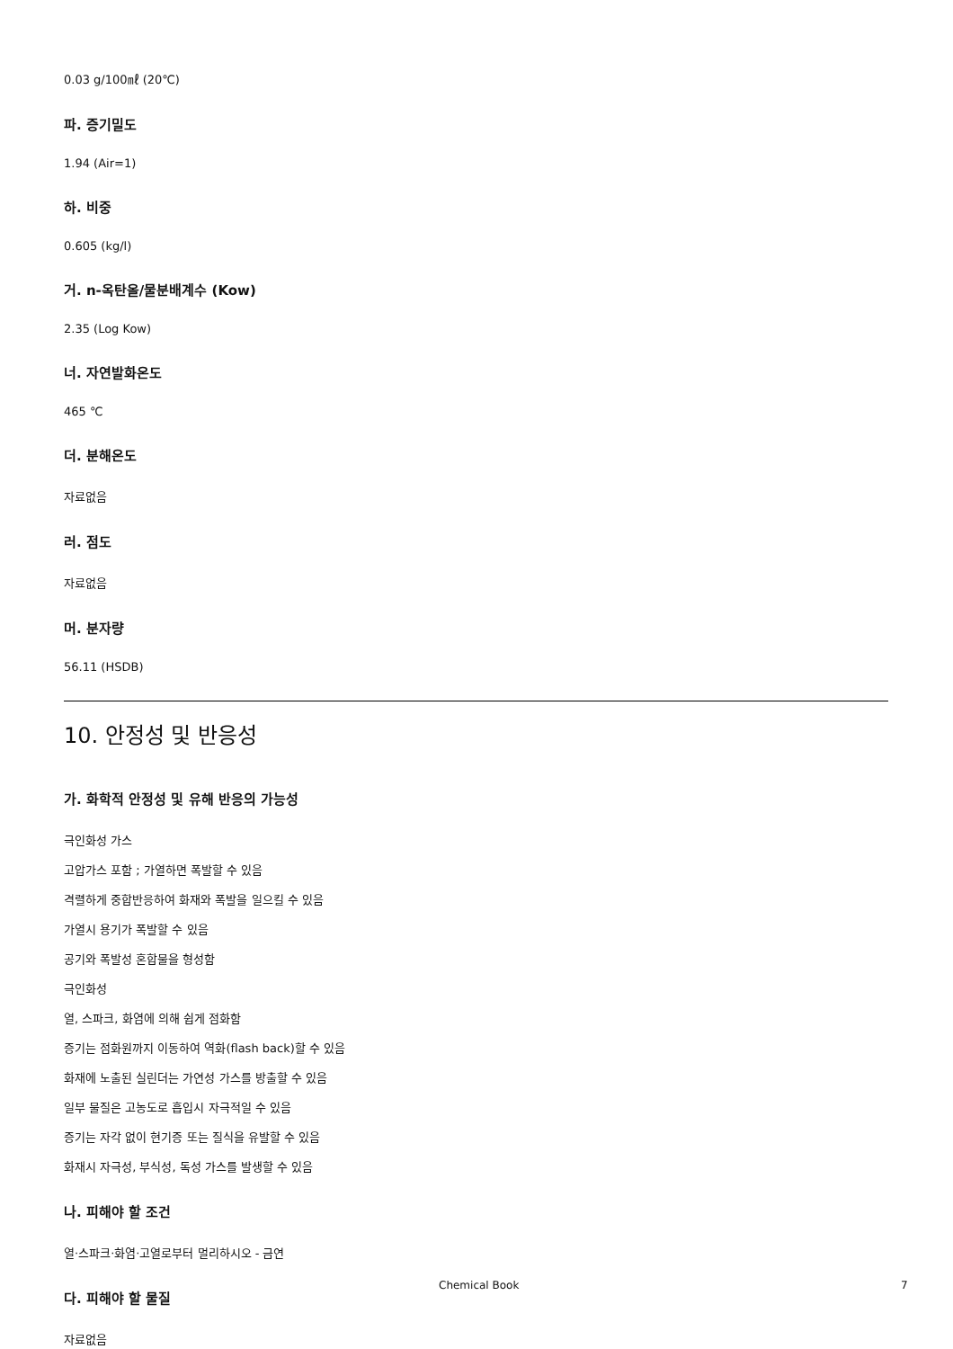0.03 g/100㎖ (20℃)
파. 증기밀도
1.94 (Air=1)
하. 비중
0.605 (kg/l)
거. n-옥탄올/물분배계수 (Kow)
2.35 (Log Kow)
너. 자연발화온도
465 ℃
더. 분해온도
자료없음
러. 점도
자료없음
머. 분자량
56.11 (HSDB)
10. 안정성 및 반응성
가. 화학적 안정성 및 유해 반응의 가능성
극인화성 가스
고압가스 포함 ; 가열하면 폭발할 수 있음
격렬하게 중합반응하여 화재와 폭발을 일으킬 수 있음
가열시 용기가 폭발할 수 있음
공기와 폭발성 혼합물을 형성함
극인화성
열, 스파크, 화염에 의해 쉽게 점화함
증기는 점화원까지 이동하여 역화(flash back)할 수 있음
화재에 노출된 실린더는 가연성 가스를 방출할 수 있음
일부 물질은 고농도로 흡입시 자극적일 수 있음
증기는 자각 없이 현기증 또는 질식을 유발할 수 있음
화재시 자극성, 부식성, 독성 가스를 발생할 수 있음
나. 피해야 할 조건
열·스파크·화염·고열로부터 멀리하시오 - 금연
다. 피해야 할 물질
자료없음
Chemical Book 7